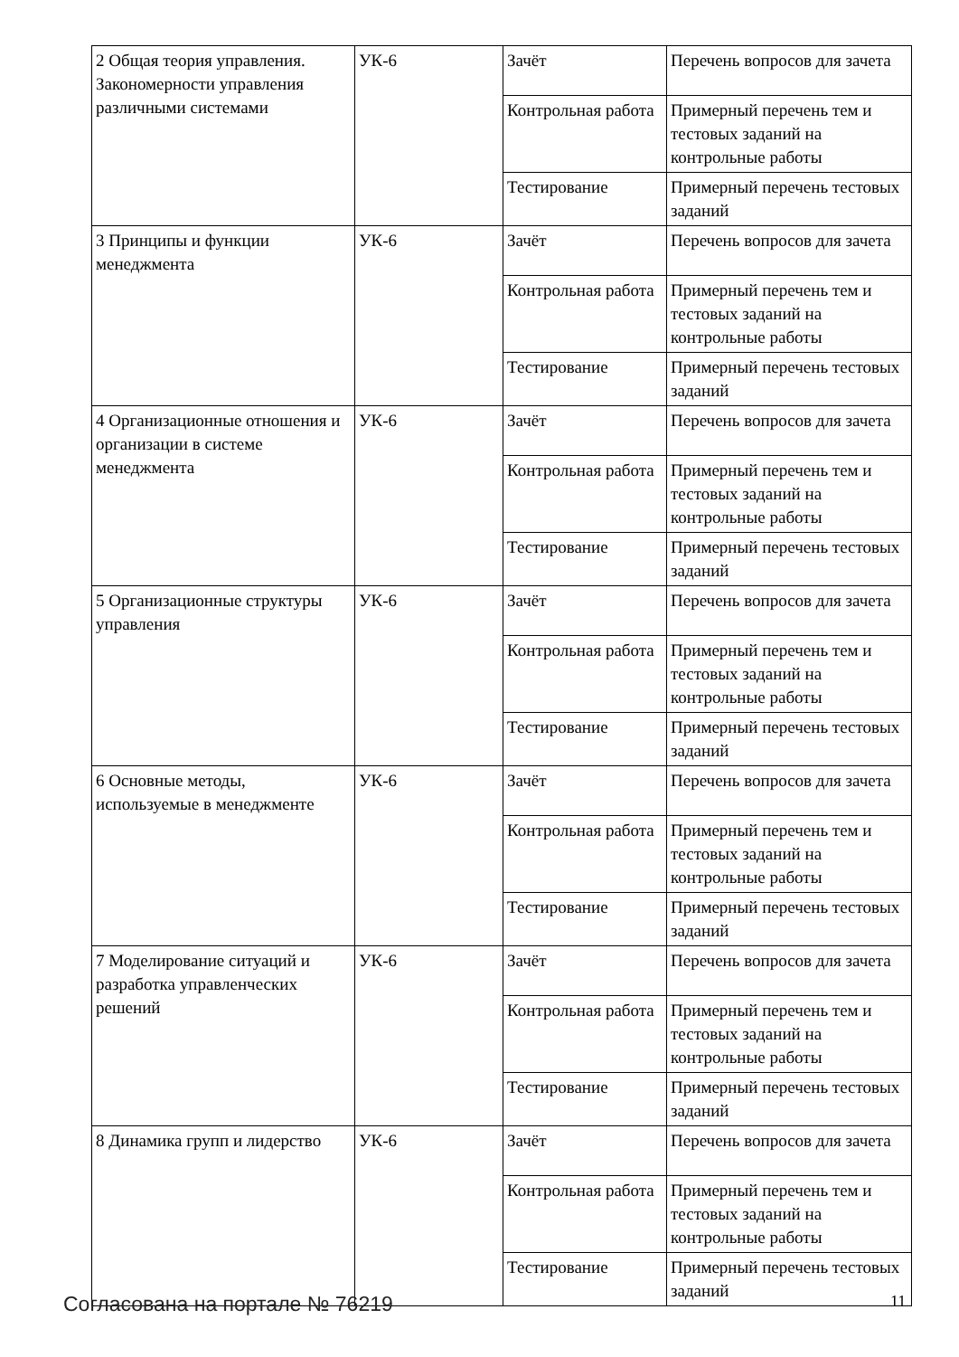| 2 Общая теория управления. Закономерности управления различными системами | УК-6 | Зачёт | Перечень вопросов для зачета |
| | | Контрольная работа | Примерный перечень тем и тестовых заданий на контрольные работы |
| | | Тестирование | Примерный перечень тестовых заданий |
| 3 Принципы и функции менеджмента | УК-6 | Зачёт | Перечень вопросов для зачета |
| | | Контрольная работа | Примерный перечень тем и тестовых заданий на контрольные работы |
| | | Тестирование | Примерный перечень тестовых заданий |
| 4 Организационные отношения и организации в системе менеджмента | УК-6 | Зачёт | Перечень вопросов для зачета |
| | | Контрольная работа | Примерный перечень тем и тестовых заданий на контрольные работы |
| | | Тестирование | Примерный перечень тестовых заданий |
| 5 Организационные структуры управления | УК-6 | Зачёт | Перечень вопросов для зачета |
| | | Контрольная работа | Примерный перечень тем и тестовых заданий на контрольные работы |
| | | Тестирование | Примерный перечень тестовых заданий |
| 6 Основные методы, используемые в менеджменте | УК-6 | Зачёт | Перечень вопросов для зачета |
| | | Контрольная работа | Примерный перечень тем и тестовых заданий на контрольные работы |
| | | Тестирование | Примерный перечень тестовых заданий |
| 7 Моделирование ситуаций и разработка управленческих решений | УК-6 | Зачёт | Перечень вопросов для зачета |
| | | Контрольная работа | Примерный перечень тем и тестовых заданий на контрольные работы |
| | | Тестирование | Примерный перечень тестовых заданий |
| 8 Динамика групп и лидерство | УК-6 | Зачёт | Перечень вопросов для зачета |
| | | Контрольная работа | Примерный перечень тем и тестовых заданий на контрольные работы |
| | | Тестирование | Примерный перечень тестовых заданий |
Согласована на портале № 76219 11